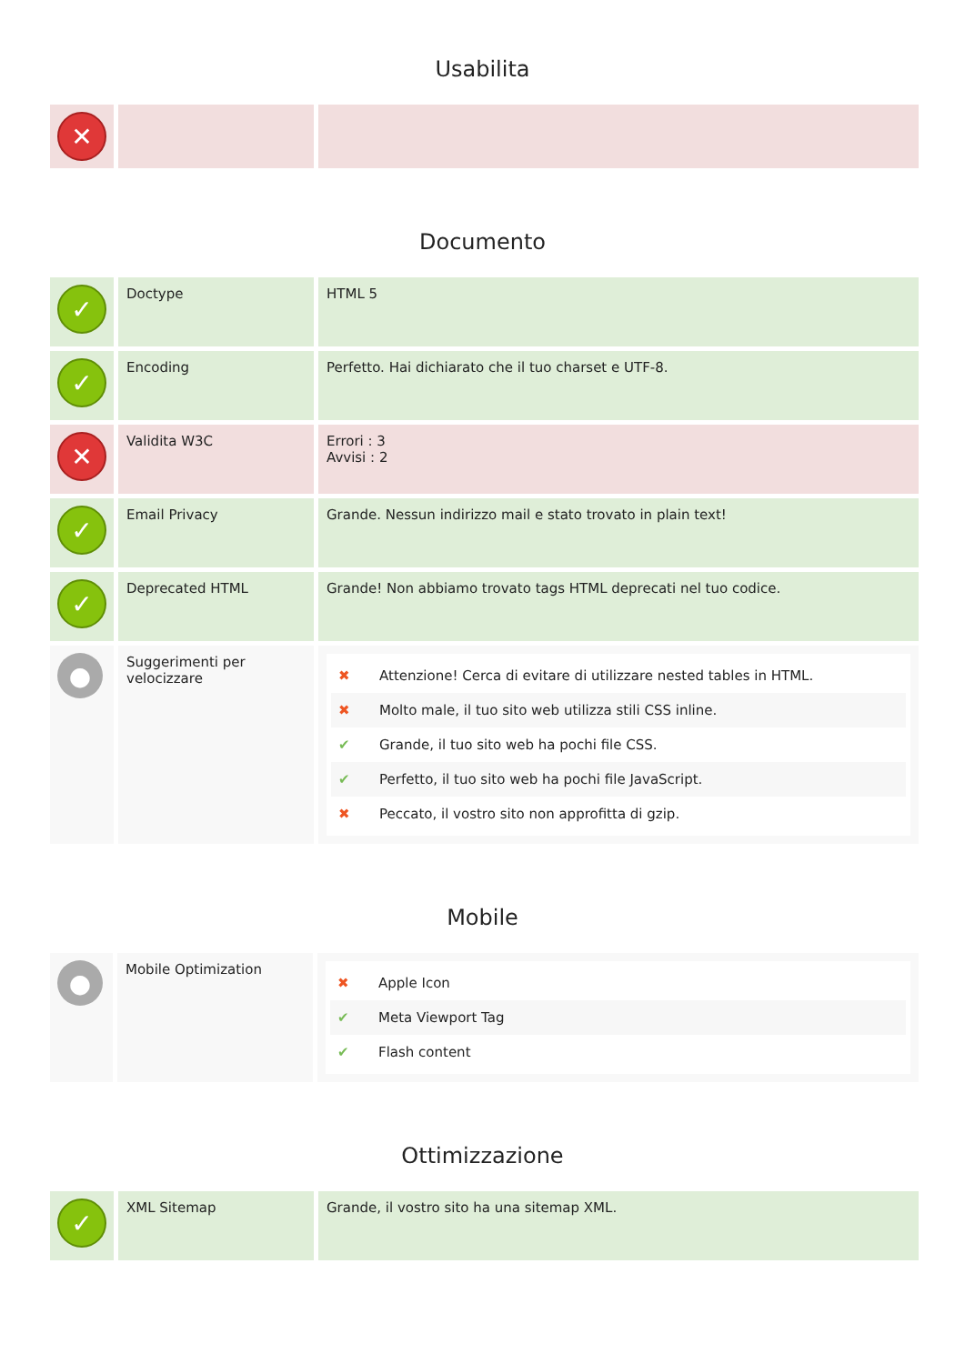Usabilita
| ✕ | | |
Documento
| ✓ | Doctype | HTML 5 |
| ✓ | Encoding | Perfetto. Hai dichiarato che il tuo charset e UTF-8. |
| ✕ | Validita W3C | Errori : 3 Avvisi : 2 |
| ✓ | Email Privacy | Grande. Nessun indirizzo mail e stato trovato in plain text! |
| ✓ | Deprecated HTML | Grande! Non abbiamo trovato tags HTML deprecati nel tuo codice. |
| ● | Suggerimenti per velocizzare | ✖ Attenzione! Cerca di evitare di utilizzare nested tables in HTML. ✖ Molto male, il tuo sito web utilizza stili CSS inline. ✔ Grande, il tuo sito web ha pochi file CSS. ✔ Perfetto, il tuo sito web ha pochi file JavaScript. ✖ Peccato, il vostro sito non approfitta di gzip. |
Mobile
| ● | Mobile Optimization | ✖ Apple Icon ✔ Meta Viewport Tag ✔ Flash content |
Ottimizzazione
| ✓ | XML Sitemap | Grande, il vostro sito ha una sitemap XML. |